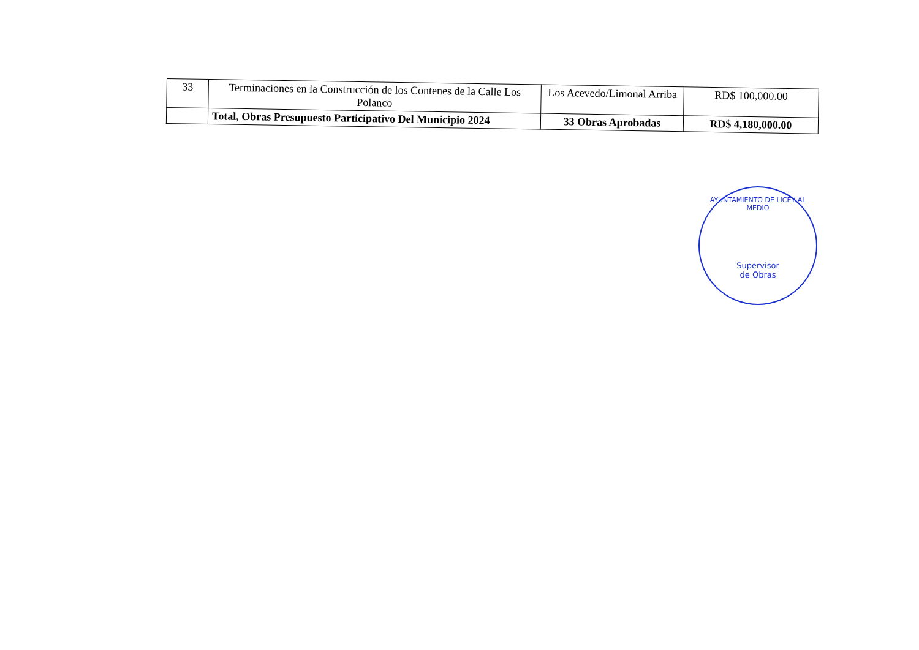| 33 | Terminaciones en la Construcción de los Contenes de la Calle Los Polanco | Los Acevedo/Limonal Arriba | RD$ 100,000.00 |
| | Total, Obras Presupuesto Participativo Del Municipio 2024 | 33 Obras Aprobadas | RD$ 4,180,000.00 |
AYUNTAMIENTO DE LICEY AL MEDIO
Supervisor
de Obras